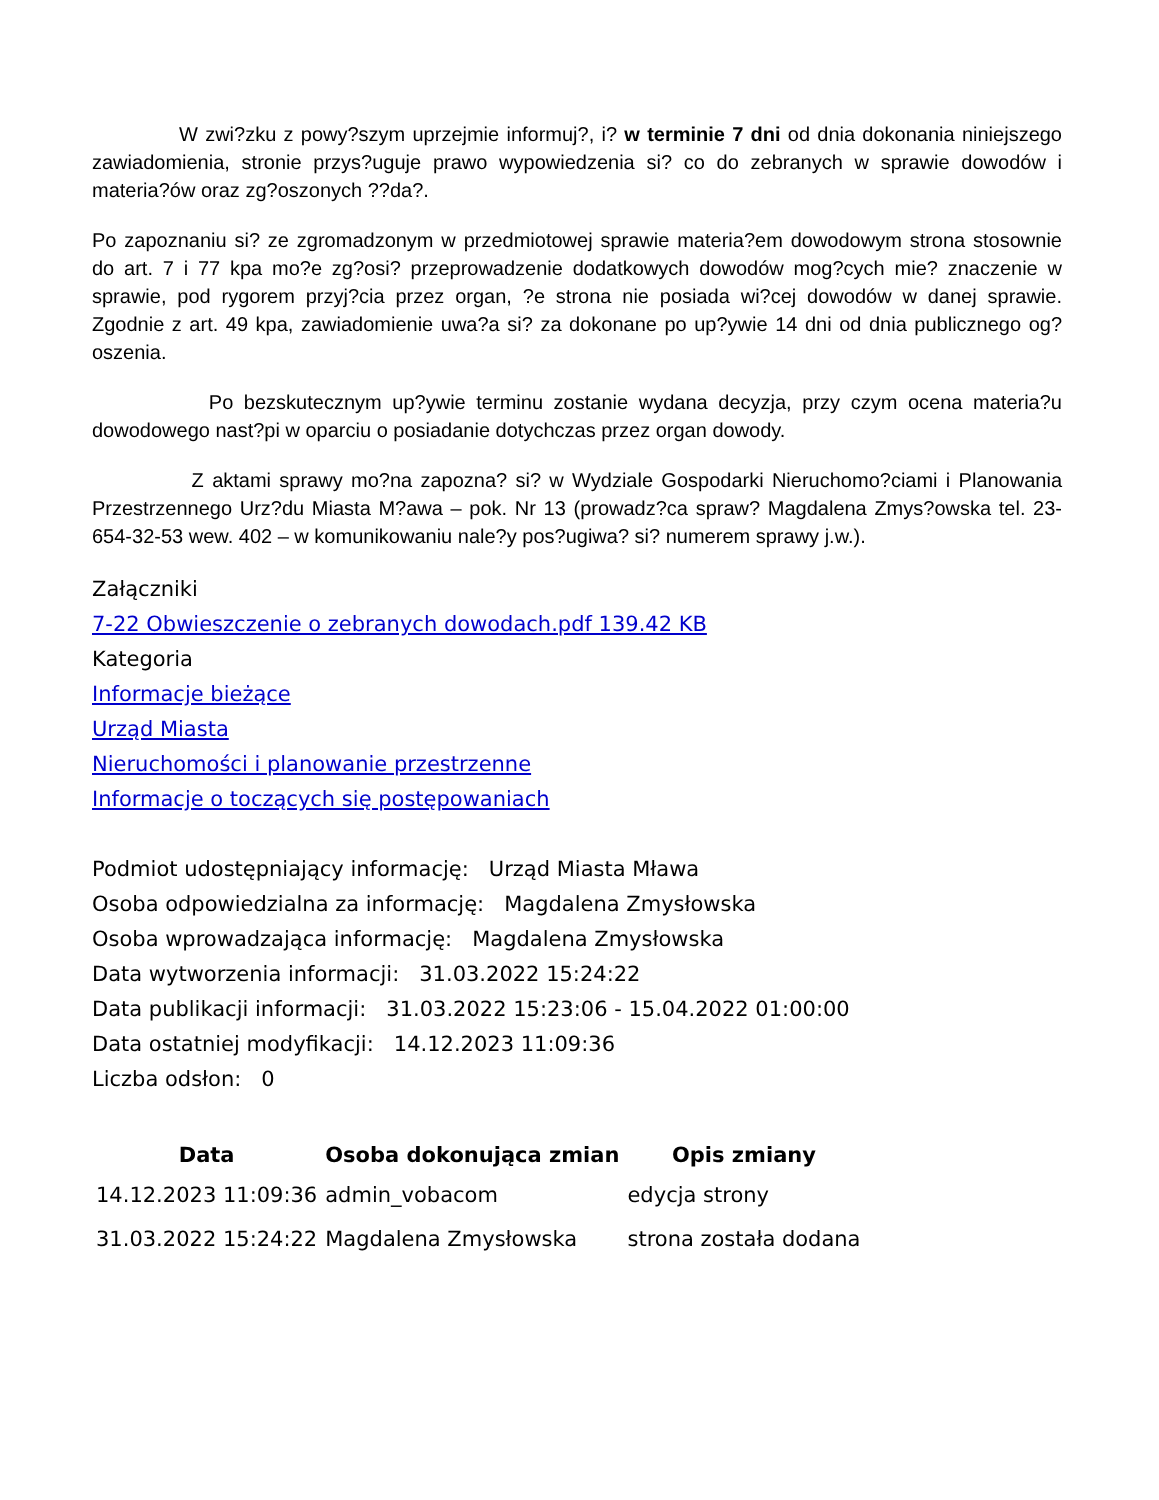W zwi?zku z powy?szym uprzejmie informuj?, i? w terminie 7 dni od dnia dokonania niniejszego zawiadomienia, stronie przys?uguje prawo wypowiedzenia si? co do zebranych w sprawie dowodów i materia?ów oraz zg?oszonych ??da?.
Po zapoznaniu si? ze zgromadzonym w przedmiotowej sprawie materia?em dowodowym strona stosownie do art. 7 i 77 kpa mo?e zg?osi? przeprowadzenie dodatkowych dowodów mog?cych mie? znaczenie w sprawie, pod rygorem przyj?cia przez organ, ?e strona nie posiada wi?cej dowodów w danej sprawie. Zgodnie z art. 49 kpa, zawiadomienie uwa?a si? za dokonane po up?ywie 14 dni od dnia publicznego og?oszenia.
Po bezskutecznym up?ywie terminu zostanie wydana decyzja, przy czym ocena materia?u dowodowego nast?pi w oparciu o posiadanie dotychczas przez organ dowody.
Z aktami sprawy mo?na zapozna? si? w Wydziale Gospodarki Nieruchomo?ciami i Planowania Przestrzennego Urz?du Miasta M?awa – pok. Nr 13 (prowadz?ca spraw? Magdalena Zmys?owska tel. 23-654-32-53 wew. 402 – w komunikowaniu nale?y pos?ugiwa? si? numerem sprawy j.w.).
Załączniki
7-22 Obwieszczenie o zebranych dowodach.pdf 139.42 KB
Kategoria
Informacje bieżące
Urząd Miasta
Nieruchomości i planowanie przestrzenne
Informacje o toczących się postępowaniach
Podmiot udostępniający informację: Urząd Miasta Mława
Osoba odpowiedzialna za informację: Magdalena Zmysłowska
Osoba wprowadzająca informację: Magdalena Zmysłowska
Data wytworzenia informacji: 31.03.2022 15:24:22
Data publikacji informacji: 31.03.2022 15:23:06 - 15.04.2022 01:00:00
Data ostatniej modyfikacji: 14.12.2023 11:09:36
Liczba odsłon: 0
| Data | Osoba dokonująca zmian | Opis zmiany |
| --- | --- | --- |
| 14.12.2023 11:09:36 | admin_vobacom | edycja strony |
| 31.03.2022 15:24:22 | Magdalena Zmysłowska | strona została dodana |